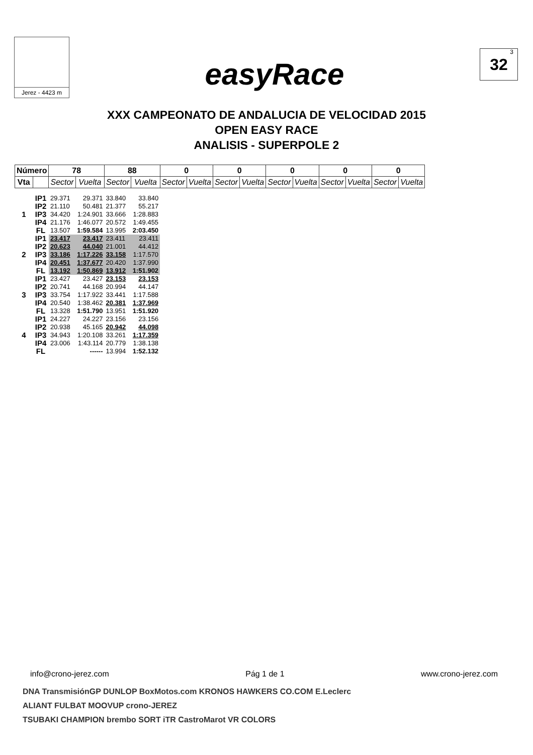Jerez - 4423 m
easyRace
<sup>3</sup> 32
XXX CAMPEONATO DE ANDALUCIA DE VELOCIDAD 2015
OPEN EASY RACE
ANALISIS - SUPERPOLE 2
| Número | | 78 | | 88 | | 0 | | 0 | | 0 | | 0 | | 0 | |
| --- | --- | --- | --- | --- | --- | --- | --- | --- | --- | --- | --- | --- | --- | --- | --- |
| Vta | | Sector | Vuelta | Sector | Vuelta | Sector | Vuelta | Sector | Vuelta | Sector | Vuelta | Sector | Vuelta | Sector | Vuelta |
| 1 | IP1 | 29.371 | 29.371 | 33.840 | 33.840 | | | | | | | | | | |
| | IP2 | 21.110 | 50.481 | 21.377 | 55.217 | | | | | | | | | | |
| | IP3 | 34.420 | 1:24.901 | 33.666 | 1:28.883 | | | | | | | | | | |
| | IP4 | 21.176 | 1:46.077 | 20.572 | 1:49.455 | | | | | | | | | | |
| | FL | 13.507 | 1:59.584 | 13.995 | 2:03.450 | | | | | | | | | | |
| 2 | IP1 | 23.417 | 23.417 | 23.411 | 23.411 | | | | | | | | | | |
| | IP2 | 20.623 | 44.040 | 21.001 | 44.412 | | | | | | | | | | |
| | IP3 | 33.186 | 1:17.226 | 33.158 | 1:17.570 | | | | | | | | | | |
| | IP4 | 20.451 | 1:37.677 | 20.420 | 1:37.990 | | | | | | | | | | |
| | FL | 13.192 | 1:50.869 | 13.912 | 1:51.902 | | | | | | | | | | |
| 3 | IP1 | 23.427 | 23.427 | 23.153 | 23.153 | | | | | | | | | | |
| | IP2 | 20.741 | 44.168 | 20.994 | 44.147 | | | | | | | | | | |
| | IP3 | 33.754 | 1:17.922 | 33.441 | 1:17.588 | | | | | | | | | | |
| | IP4 | 20.540 | 1:38.462 | 20.381 | 1:37.969 | | | | | | | | | | |
| | FL | 13.328 | 1:51.790 | 13.951 | 1:51.920 | | | | | | | | | | |
| 4 | IP1 | 24.227 | 24.227 | 23.156 | 23.156 | | | | | | | | | | |
| | IP2 | 20.938 | 45.165 | 20.942 | 44.098 | | | | | | | | | | |
| | IP3 | 34.943 | 1:20.108 | 33.261 | 1:17.359 | | | | | | | | | | |
| | IP4 | 23.006 | 1:43.114 | 20.779 | 1:38.138 | | | | | | | | | | |
| | FL | | ------ | 13.994 | 1:52.132 | | | | | | | | | | |
info@crono-jerez.com Pág 1 de 1 www.crono-jerez.com
DNA TransmisiónGP DUNLOP BoxMotos.com KRONOS HAWKERS CO.COM E.Leclerc
ALIANT FULBAT MOOVUP crono-JEREZ
TSUBAKI CHAMPION brembo SORT iTR CastroMarot VR COLORS